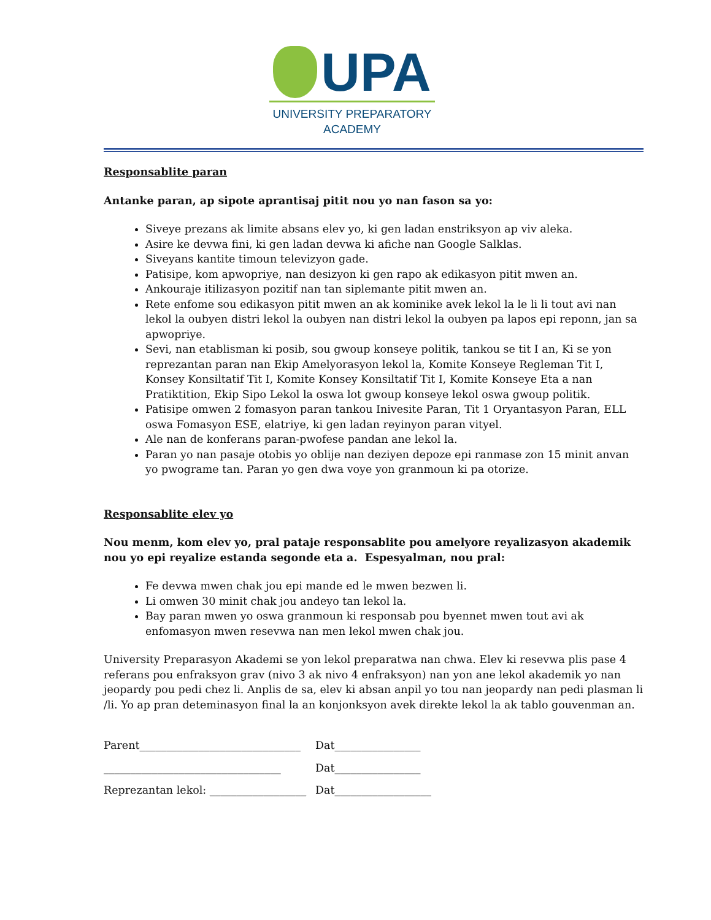UPA
UNIVERSITY PREPARATORY
ACADEMY
Responsablite paran
Antanke paran, ap sipote aprantisaj pitit nou yo nan fason sa yo:
Siveye prezans ak limite absans elev yo, ki gen ladan enstriksyon ap viv aleka.
Asire ke devwa fini, ki gen ladan devwa ki afiche nan Google Salklas.
Siveyans kantite timoun televizyon gade.
Patisipe, kom apwopriye, nan desizyon ki gen rapo ak edikasyon pitit mwen an.
Ankouraje itilizasyon pozitif nan tan siplemante pitit mwen an.
Rete enfome sou edikasyon pitit mwen an ak kominike avek lekol la le li li tout avi nan lekol la oubyen distri lekol la oubyen nan distri lekol la oubyen pa lapos epi reponn, jan sa apwopriye.
Sevi, nan etablisman ki posib, sou gwoup konseye politik, tankou se tit I an, Ki se yon reprezantan paran nan Ekip Amelyorasyon lekol la, Komite Konseye Regleman Tit I, Konsey Konsiltatif Tit I, Komite Konsey Konsiltatif Tit I, Komite Konseye Eta a nan Pratiktition, Ekip Sipo Lekol la oswa lot gwoup konseye lekol oswa gwoup politik.
Patisipe omwen 2 fomasyon paran tankou Inivesite Paran, Tit 1 Oryantasyon Paran, ELL oswa Fomasyon ESE, elatriye, ki gen ladan reyinyon paran vityel.
Ale nan de konferans paran-pwofese pandan ane lekol la.
Paran yo nan pasaje otobis yo oblije nan deziyen depoze epi ranmase zon 15 minit anvan yo pwograme tan. Paran yo gen dwa voye yon granmoun ki pa otorize.
Responsablite elev yo
Nou menm, kom elev yo, pral pataje responsablite pou amelyore reyalizasyon akademik nou yo epi reyalize estanda segonde eta a. Espesyalman, nou pral:
Fe devwa mwen chak jou epi mande ed le mwen bezwen li.
Li omwen 30 minit chak jou andeyo tan lekol la.
Bay paran mwen yo oswa granmoun ki responsab pou byennet mwen tout avi ak enfomasyon mwen resevwa nan men lekol mwen chak jou.
University Preparasyon Akademi se yon lekol preparatwa nan chwa. Elev ki resevwa plis pase 4 referans pou enfraksyon grav (nivo 3 ak nivo 4 enfraksyon) nan yon ane lekol akademik yo nan jeopardy pou pedi chez li. Anplis de sa, elev ki absan anpil yo tou nan jeopardy nan pedi plasman li /li. Yo ap pran deteminasyon final la an konjonksyon avek direkte lekol la ak tablo gouvenman an.
Parent______________________________ Dat________________
_________________________________ Dat________________
Reprezantan lekol: __________________ Dat__________________